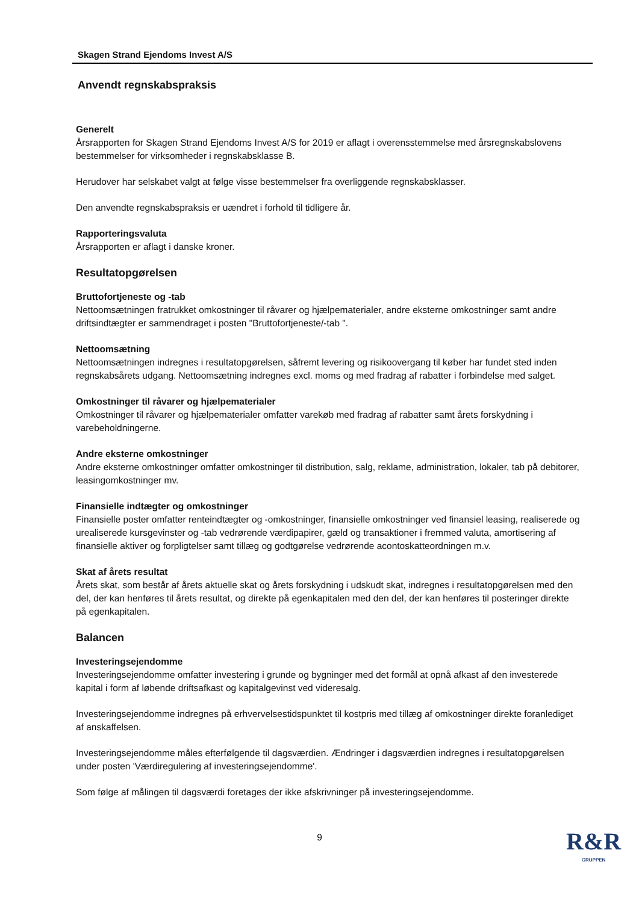Skagen Strand Ejendoms Invest A/S
Anvendt regnskabspraksis
Generelt
Årsrapporten for Skagen Strand Ejendoms Invest A/S for 2019 er aflagt i overensstemmelse med årsregnskabslovens bestemmelser for virksomheder i regnskabsklasse B.
Herudover har selskabet valgt at følge visse bestemmelser fra overliggende regnskabsklasser.
Den anvendte regnskabspraksis er uændret i forhold til tidligere år.
Rapporteringsvaluta
Årsrapporten er aflagt i danske kroner.
Resultatopgørelsen
Bruttofortjeneste og -tab
Nettoomsætningen fratrukket omkostninger til råvarer og hjælpematerialer, andre eksterne omkostninger samt andre driftsindtægter er sammendraget i posten "Bruttofortjeneste/-tab ".
Nettoomsætning
Nettoomsætningen indregnes i resultatopgørelsen, såfremt levering og risikoovergang til køber har fundet sted inden regnskabsårets udgang. Nettoomsætning indregnes excl. moms og med fradrag af rabatter i forbindelse med salget.
Omkostninger til råvarer og hjælpematerialer
Omkostninger til råvarer og hjælpematerialer omfatter varekøb med fradrag af rabatter samt årets forskydning i varebeholdningerne.
Andre eksterne omkostninger
Andre eksterne omkostninger omfatter omkostninger til distribution, salg, reklame, administration, lokaler, tab på debitorer, leasingomkostninger mv.
Finansielle indtægter og omkostninger
Finansielle poster omfatter renteindtægter og -omkostninger, finansielle omkostninger ved finansiel leasing, realiserede og urealiserede kursgevinster og -tab vedrørende værdipapirer, gæld og transaktioner i fremmed valuta, amortisering af finansielle aktiver og forpligtelser samt tillæg og godtgørelse vedrørende acontoskatteordningen m.v.
Skat af årets resultat
Årets skat, som består af årets aktuelle skat og årets forskydning i udskudt skat, indregnes i resultatopgørelsen med den del, der kan henføres til årets resultat, og direkte på egenkapitalen med den del, der kan henføres til posteringer direkte på egenkapitalen.
Balancen
Investeringsejendomme
Investeringsejendomme omfatter investering i grunde og bygninger med det formål at opnå afkast af den investerede kapital i form af løbende driftsafkast og kapitalgevinst ved videresalg.
Investeringsejendomme indregnes på erhvervelsestidspunktet til kostpris med tillæg af omkostninger direkte foranlediget af anskaffelsen.
Investeringsejendomme måles efterfølgende til dagsværdien. Ændringer i dagsværdien indregnes i resultatopgørelsen under posten 'Værdiregulering af investeringsejendomme'.
Som følge af målingen til dagsværdi foretages der ikke afskrivninger på investeringsejendomme.
9
R&R
GRUPPEN